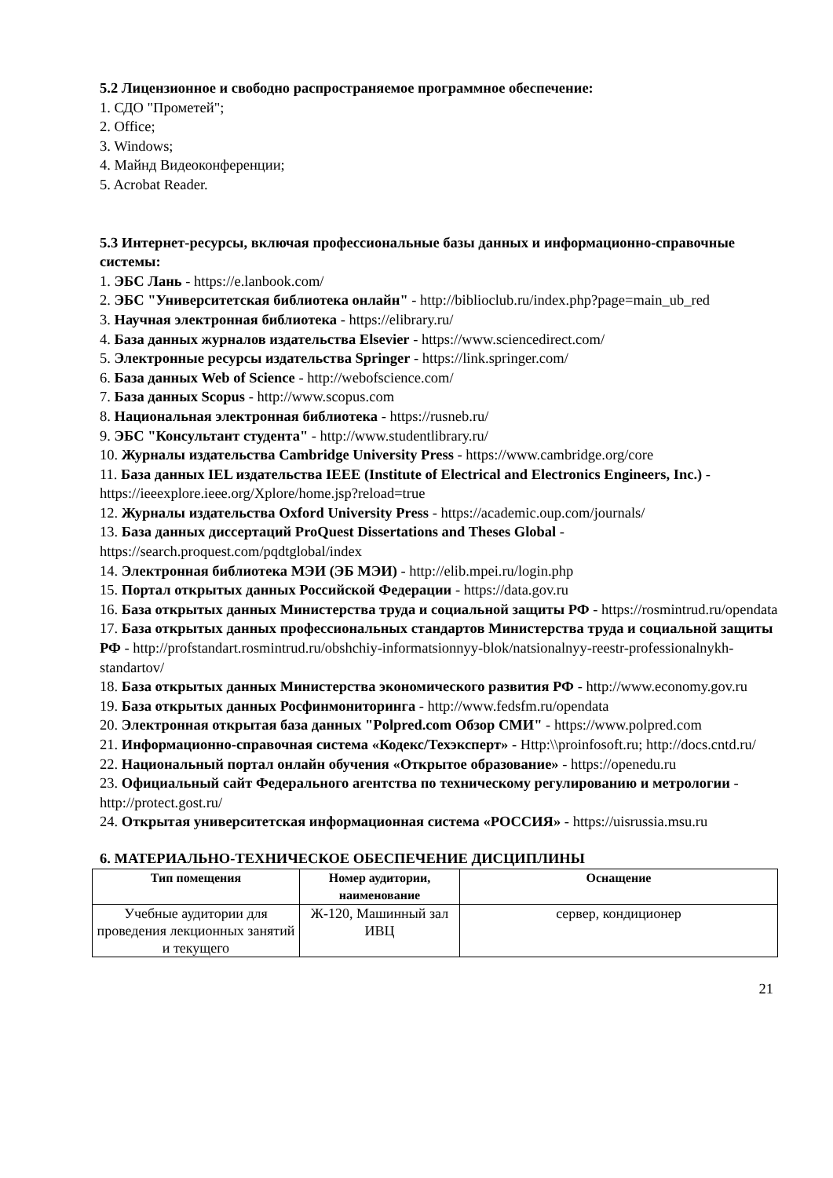5.2 Лицензионное и свободно распространяемое программное обеспечение:
1. СДО "Прометей";
2. Office;
3. Windows;
4. Майнд Видеоконференции;
5. Acrobat Reader.
5.3 Интернет-ресурсы, включая профессиональные базы данных и информационно-справочные системы:
1. ЭБС Лань - https://e.lanbook.com/
2. ЭБС "Университетская библиотека онлайн" - http://biblioclub.ru/index.php?page=main_ub_red
3. Научная электронная библиотека - https://elibrary.ru/
4. База данных журналов издательства Elsevier - https://www.sciencedirect.com/
5. Электронные ресурсы издательства Springer - https://link.springer.com/
6. База данных Web of Science - http://webofscience.com/
7. База данных Scopus - http://www.scopus.com
8. Национальная электронная библиотека - https://rusneb.ru/
9. ЭБС "Консультант студента" - http://www.studentlibrary.ru/
10. Журналы издательства Cambridge University Press - https://www.cambridge.org/core
11. База данных IEL издательства IEEE (Institute of Electrical and Electronics Engineers, Inc.) - https://ieeexplore.ieee.org/Xplore/home.jsp?reload=true
12. Журналы издательства Oxford University Press - https://academic.oup.com/journals/
13. База данных диссертаций ProQuest Dissertations and Theses Global - https://search.proquest.com/pqdtglobal/index
14. Электронная библиотека МЭИ (ЭБ МЭИ) - http://elib.mpei.ru/login.php
15. Портал открытых данных Российской Федерации - https://data.gov.ru
16. База открытых данных Министерства труда и социальной защиты РФ - https://rosmintrud.ru/opendata
17. База открытых данных профессиональных стандартов Министерства труда и социальной защиты РФ - http://profstandart.rosmintrud.ru/obshchiy-informatsionnyy-blok/natsionalnyy-reestr-professionalnykh-standartov/
18. База открытых данных Министерства экономического развития РФ - http://www.economy.gov.ru
19. База открытых данных Росфинмониторинга - http://www.fedsfm.ru/opendata
20. Электронная открытая база данных "Polpred.com Обзор СМИ" - https://www.polpred.com
21. Информационно-справочная система «Кодекс/Техэксперт» - Http:\\proinfosoft.ru; http://docs.cntd.ru/
22. Национальный портал онлайн обучения «Открытое образование» - https://openedu.ru
23. Официальный сайт Федерального агентства по техническому регулированию и метрологии - http://protect.gost.ru/
24. Открытая университетская информационная система «РОССИЯ» - https://uisrussia.msu.ru
6. МАТЕРИАЛЬНО-ТЕХНИЧЕСКОЕ ОБЕСПЕЧЕНИЕ ДИСЦИПЛИНЫ
| Тип помещения | Номер аудитории, наименование | Оснащение |
| --- | --- | --- |
| Учебные аудитории для проведения лекционных занятий и текущего | Ж-120, Машинный зал ИВЦ | сервер, кондиционер |
21